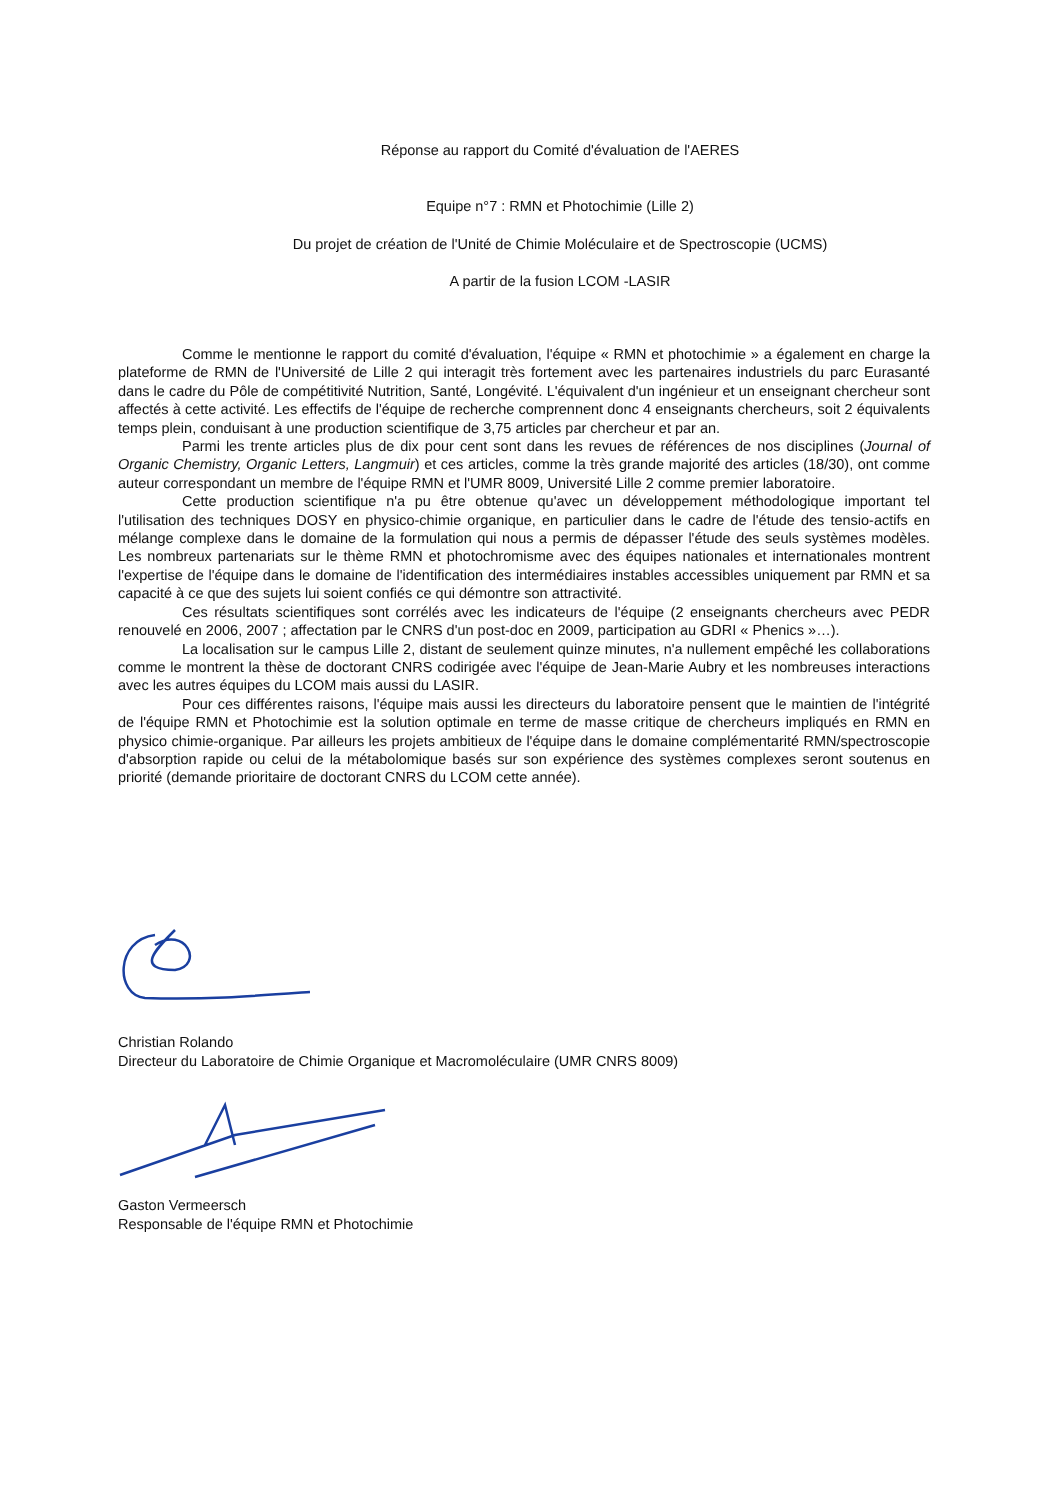Réponse au rapport du Comité d'évaluation de l'AERES
Equipe n°7 : RMN et Photochimie (Lille 2)
Du projet de création de l'Unité de Chimie Moléculaire et de Spectroscopie (UCMS)
A partir de la fusion LCOM -LASIR
Comme le mentionne le rapport du comité d'évaluation, l'équipe « RMN et photochimie » a également en charge la plateforme de RMN de l'Université de Lille 2 qui interagit très fortement avec les partenaires industriels du parc Eurasanté dans le cadre du Pôle de compétitivité Nutrition, Santé, Longévité. L'équivalent d'un ingénieur et un enseignant chercheur sont affectés à cette activité. Les effectifs de l'équipe de recherche comprennent donc 4 enseignants chercheurs, soit 2 équivalents temps plein, conduisant à une production scientifique de 3,75 articles par chercheur et par an.
Parmi les trente articles plus de dix pour cent sont dans les revues de références de nos disciplines (Journal of Organic Chemistry, Organic Letters, Langmuir) et ces articles, comme la très grande majorité des articles (18/30), ont comme auteur correspondant un membre de l'équipe RMN et l'UMR 8009, Université Lille 2 comme premier laboratoire.
Cette production scientifique n'a pu être obtenue qu'avec un développement méthodologique important tel l'utilisation des techniques DOSY en physico-chimie organique, en particulier dans le cadre de l'étude des tensio-actifs en mélange complexe dans le domaine de la formulation qui nous a permis de dépasser l'étude des seuls systèmes modèles. Les nombreux partenariats sur le thème RMN et photochromisme avec des équipes nationales et internationales montrent l'expertise de l'équipe dans le domaine de l'identification des intermédiaires instables accessibles uniquement par RMN et sa capacité à ce que des sujets lui soient confiés ce qui démontre son attractivité.
Ces résultats scientifiques sont corrélés avec les indicateurs de l'équipe (2 enseignants chercheurs avec PEDR renouvelé en 2006, 2007 ; affectation par le CNRS d'un post-doc en 2009, participation au GDRI « Phenics »…).
La localisation sur le campus Lille 2, distant de seulement quinze minutes, n'a nullement empêché les collaborations comme le montrent la thèse de doctorant CNRS codirigée avec l'équipe de Jean-Marie Aubry et les nombreuses interactions avec les autres équipes du LCOM mais aussi du LASIR.
Pour ces différentes raisons, l'équipe mais aussi les directeurs du laboratoire pensent que le maintien de l'intégrité de l'équipe RMN et Photochimie est la solution optimale en terme de masse critique de chercheurs impliqués en RMN en physico chimie-organique. Par ailleurs les projets ambitieux de l'équipe dans le domaine complémentarité RMN/spectroscopie d'absorption rapide ou celui de la métabolomique basés sur son expérience des systèmes complexes seront soutenus en priorité (demande prioritaire de doctorant CNRS du LCOM cette année).
Christian Rolando
Directeur du Laboratoire de Chimie Organique et Macromoléculaire (UMR CNRS 8009)
Gaston Vermeersch
Responsable de l'équipe RMN et Photochimie